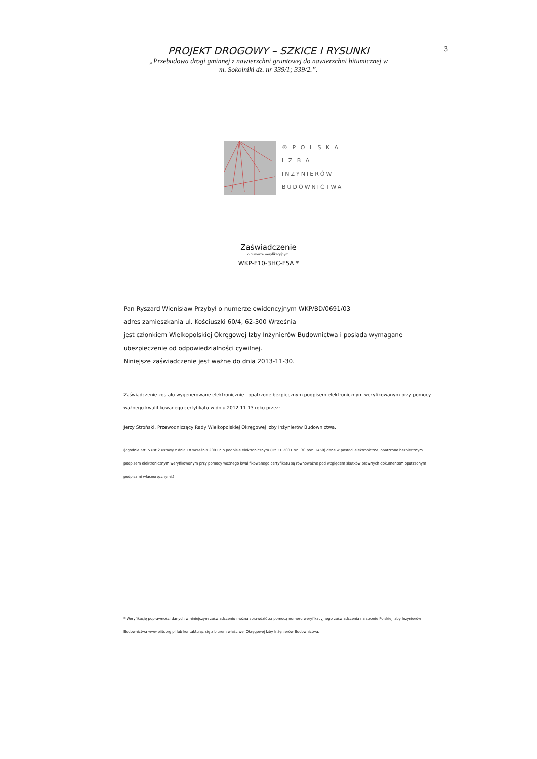3
PROJEKT DROGOWY – SZKICE I RYSUNKI
„Przebudowa drogi gminnej z nawierzchni gruntowej do nawierzchni bitumicznej w
m. Sokolniki dz. nr 339/1; 339/2.”.
® P O L S K A
I Z B A
INŻYNIERÓW
BUDOWNICTWA
Zaświadczenie
o numerze weryfikacyjnym:
WKP-F10-3HC-F5A *
Pan Ryszard Wienisław Przybył o numerze ewidencyjnym WKP/BD/0691/03
adres zamieszkania ul. Kościuszki 60/4, 62-300 Września
jest członkiem Wielkopolskiej Okręgowej Izby Inżynierów Budownictwa i posiada wymagane
ubezpieczenie od odpowiedzialności cywilnej.
Niniejsze zaświadczenie jest ważne do dnia 2013-11-30.
Zaświadczenie zostało wygenerowane elektronicznie i opatrzone bezpiecznym podpisem elektronicznym weryfikowanym przy pomocy ważnego kwalifikowanego certyfikatu w dniu 2012-11-13 roku przez:
Jerzy Stroński, Przewodniczący Rady Wielkopolskiej Okręgowej Izby Inżynierów Budownictwa.
(Zgodnie art. 5 ust 2 ustawy z dnia 18 września 2001 r. o podpisie elektronicznym (Dz. U. 2001 Nr 130 poz. 1450) dane w postaci elektronicznej opatrzone bezpiecznym podpisem elektronicznym weryfikowanym przy pomocy ważnego kwalifikowanego certyfikatu są równoważne pod względem skutków prawnych dokumentom opatrzonym podpisami własnoręcznymi.)
* Weryfikację poprawności danych w niniejszym zaświadczeniu można sprawdzić za pomocą numeru weryfikacyjnego zaświadczenia na stronie Polskiej Izby Inżynierów Budownictwa www.piib.org.pl lub kontaktując się z biurem właściwej Okręgowej Izby Inżynierów Budownictwa.